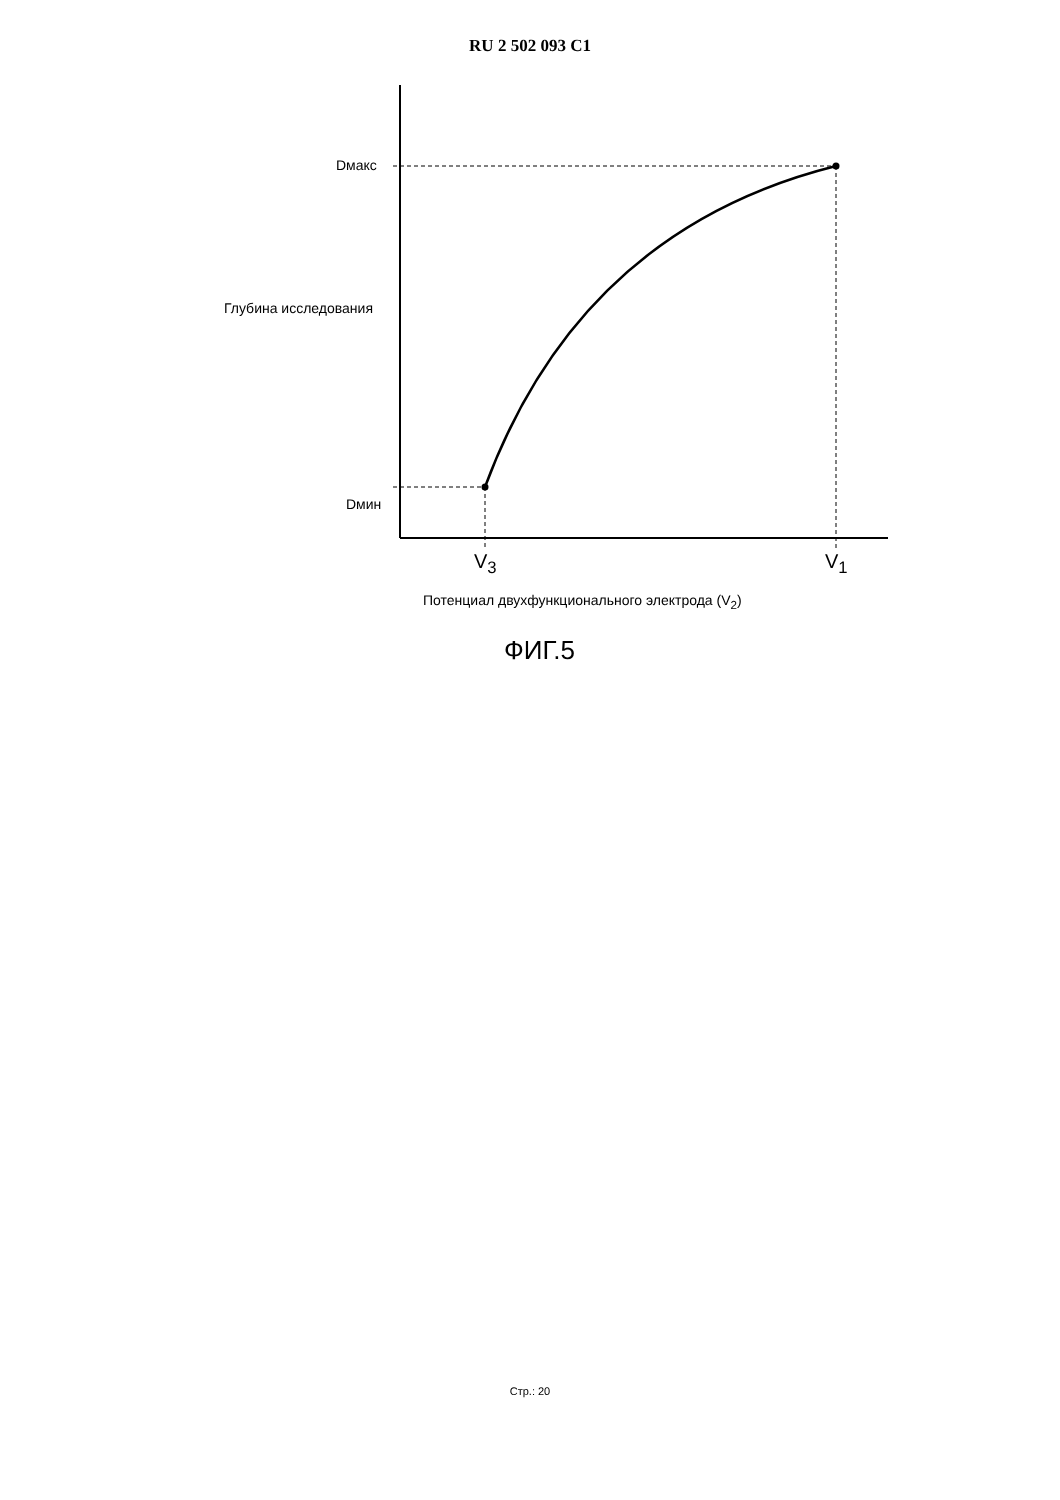RU 2 502 093 C1
Dмакс
Глубина исследования
Dмин
V<sub>3</sub> V<sub>1</sub>
Потенциал двухфункционального электрода (V<sub>2</sub>)
ФИГ.5
Стр.: 20